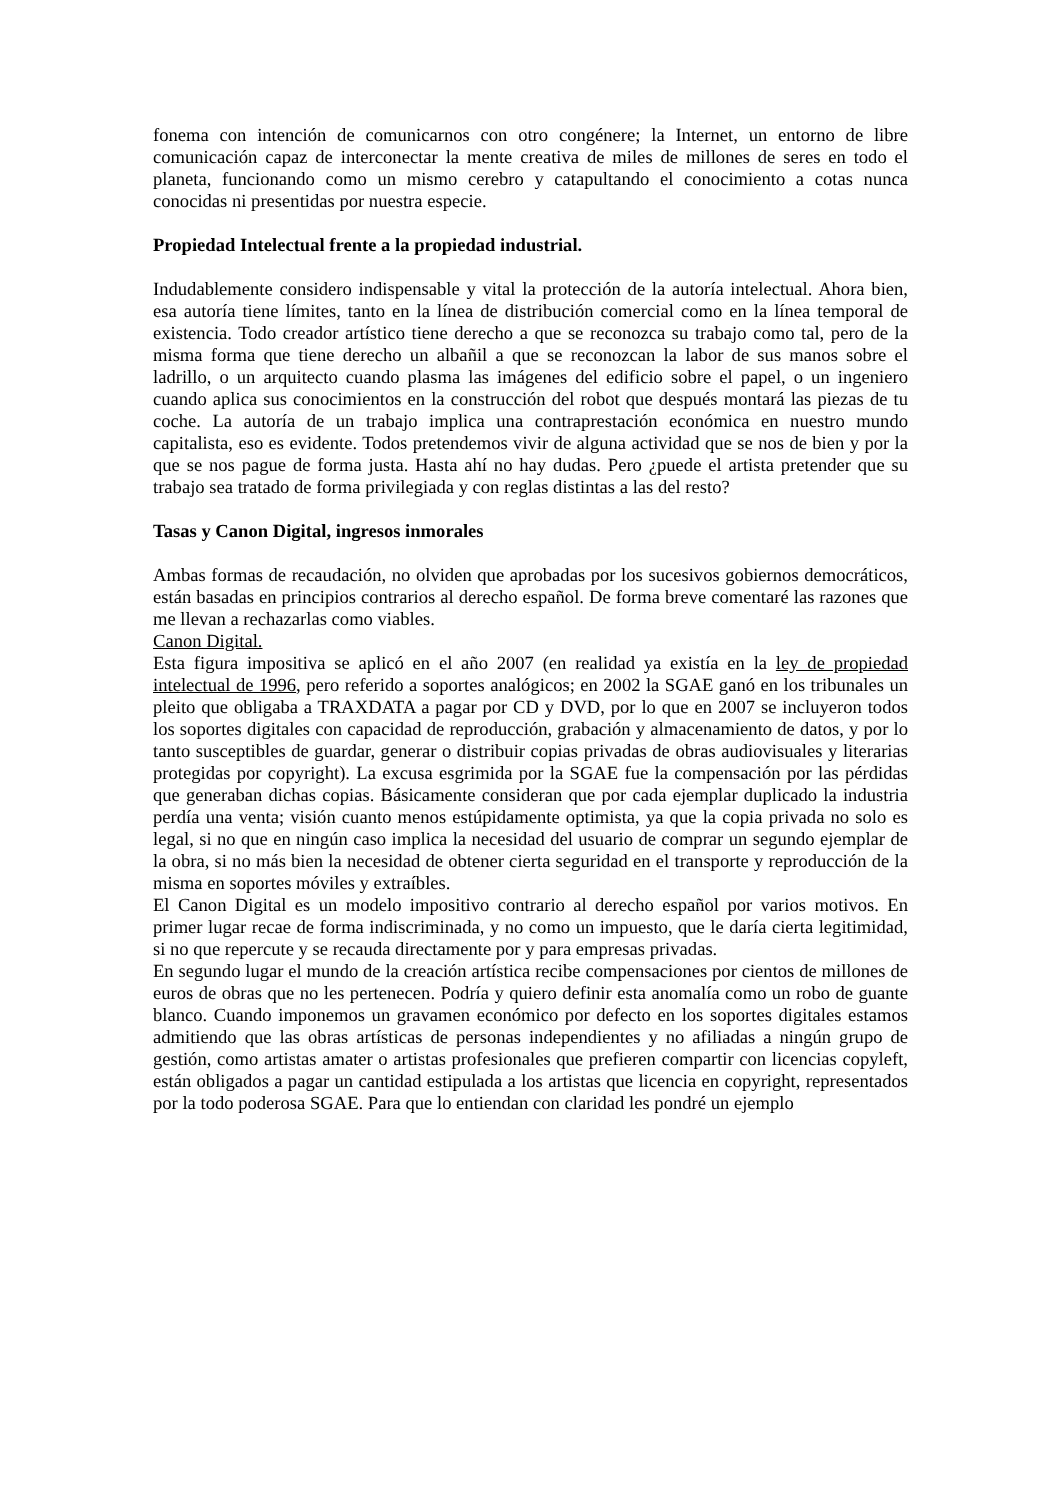fonema con intención de comunicarnos con otro congénere; la Internet, un entorno de libre comunicación capaz de interconectar la mente creativa de miles de millones de seres en todo el planeta, funcionando como un mismo cerebro y catapultando el conocimiento a cotas nunca conocidas ni presentidas por nuestra especie.
Propiedad Intelectual frente a la propiedad industrial.
Indudablemente considero indispensable y vital la protección de la autoría intelectual. Ahora bien, esa autoría tiene límites, tanto en la línea de distribución comercial como en la línea temporal de existencia. Todo creador artístico tiene derecho a que se reconozca su trabajo como tal, pero de la misma forma que tiene derecho un albañil a que se reconozcan la labor de sus manos sobre el ladrillo, o un arquitecto cuando plasma las imágenes del edificio sobre el papel, o un ingeniero cuando aplica sus conocimientos en la construcción del robot que después montará las piezas de tu coche. La autoría de un trabajo implica una contraprestación económica en nuestro mundo capitalista, eso es evidente. Todos pretendemos vivir de alguna actividad que se nos de bien y por la que se nos pague de forma justa. Hasta ahí no hay dudas. Pero ¿puede el artista pretender que su trabajo sea tratado de forma privilegiada y con reglas distintas a las del resto?
Tasas y Canon Digital, ingresos inmorales
Ambas formas de recaudación, no olviden que aprobadas por los sucesivos gobiernos democráticos, están basadas en principios contrarios al derecho español. De forma breve comentaré las razones que me llevan a rechazarlas como viables.
Canon Digital.
Esta figura impositiva se aplicó en el año 2007 (en realidad ya existía en la ley de propiedad intelectual de 1996, pero referido a soportes analógicos; en 2002 la SGAE ganó en los tribunales un pleito que obligaba a TRAXDATA a pagar por CD y DVD, por lo que en 2007 se incluyeron todos los soportes digitales con capacidad de reproducción, grabación y almacenamiento de datos, y por lo tanto susceptibles de guardar, generar o distribuir copias privadas de obras audiovisuales y literarias protegidas por copyright). La excusa esgrimida por la SGAE fue la compensación por las pérdidas que generaban dichas copias. Básicamente consideran que por cada ejemplar duplicado la industria perdía una venta; visión cuanto menos estúpidamente optimista, ya que la copia privada no solo es legal, si no que en ningún caso implica la necesidad del usuario de comprar un segundo ejemplar de la obra, si no más bien la necesidad de obtener cierta seguridad en el transporte y reproducción de la misma en soportes móviles y extraíbles.
El Canon Digital es un modelo impositivo contrario al derecho español por varios motivos. En primer lugar recae de forma indiscriminada, y no como un impuesto, que le daría cierta legitimidad, si no que repercute y se recauda directamente por y para empresas privadas.
En segundo lugar el mundo de la creación artística recibe compensaciones por cientos de millones de euros de obras que no les pertenecen. Podría y quiero definir esta anomalía como un robo de guante blanco. Cuando imponemos un gravamen económico por defecto en los soportes digitales estamos admitiendo que las obras artísticas de personas independientes y no afiliadas a ningún grupo de gestión, como artistas amater o artistas profesionales que prefieren compartir con licencias copyleft, están obligados a pagar un cantidad estipulada a los artistas que licencia en copyright, representados por la todo poderosa SGAE. Para que lo entiendan con claridad les pondré un ejemplo